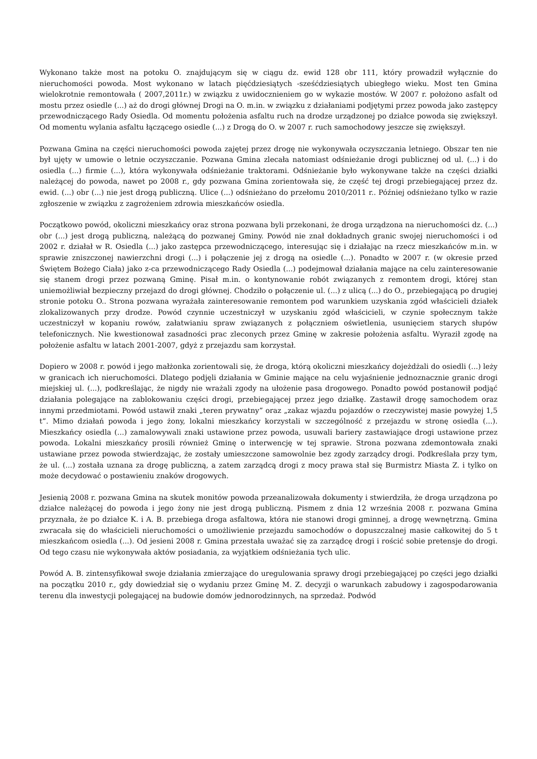Wykonano także most na potoku O. znajdującym się w ciągu dz. ewid 128 obr 111, który prowadził wyłącznie do nieruchomości powoda. Most wykonano w latach pięćdziesiątych -sześćdziesiątych ubiegłego wieku. Most ten Gmina wielokrotnie remontowała ( 2007,2011r.) w związku z uwidocznieniem go w wykazie mostów. W 2007 r. położono asfalt od mostu przez osiedle (...) aż do drogi głównej Drogi na O. m.in. w związku z działaniami podjętymi przez powoda jako zastępcy przewodniczącego Rady Osiedla. Od momentu położenia asfaltu ruch na drodze urządzonej po działce powoda się zwiększył. Od momentu wylania asfaltu łączącego osiedle (...) z Drogą do O. w 2007 r. ruch samochodowy jeszcze się zwiększył.
Pozwana Gmina na części nieruchomości powoda zajętej przez drogę nie wykonywała oczyszczania letniego. Obszar ten nie był ujęty w umowie o letnie oczyszczanie. Pozwana Gmina zlecała natomiast odśnieżanie drogi publicznej od ul. (...) i do osiedla (...) firmie (...), która wykonywała odśnieżanie traktorami. Odśnieżanie było wykonywane także na części działki należącej do powoda, nawet po 2008 r., gdy pozwana Gmina zorientowała się, że część tej drogi przebiegającej przez dz. ewid. (...) obr (...) nie jest drogą publiczną. Ulice (...) odśnieżano do przełomu 2010/2011 r.. Później odśnieżano tylko w razie zgłoszenie w związku z zagrożeniem zdrowia mieszkańców osiedla.
Początkowo powód, okoliczni mieszkańcy oraz strona pozwana byli przekonani, że droga urządzona na nieruchomości dz. (...) obr (...) jest drogą publiczną, należącą do pozwanej Gminy. Powód nie znał dokładnych granic swojej nieruchomości i od 2002 r. działał w R. Osiedla (...) jako zastępca przewodniczącego, interesując się i działając na rzecz mieszkańców m.in. w sprawie zniszczonej nawierzchni drogi (...) i połączenie jej z drogą na osiedle (...). Ponadto w 2007 r. (w okresie przed Świętem Bożego Ciała) jako z-ca przewodniczącego Rady Osiedla (...) podejmował działania mające na celu zainteresowanie się stanem drogi przez pozwaną Gminę. Pisał m.in. o kontynowanie robót związanych z remontem drogi, której stan uniemożliwiał bezpieczny przejazd do drogi głównej. Chodziło o połączenie ul. (...) z ulicą (...) do O., przebiegającą po drugiej stronie potoku O.. Strona pozwana wyrażała zainteresowanie remontem pod warunkiem uzyskania zgód właścicieli działek zlokalizowanych przy drodze. Powód czynnie uczestniczył w uzyskaniu zgód właścicieli, w czynie społecznym także uczestniczył w kopaniu rowów, załatwianiu spraw związanych z połączniem oświetlenia, usunięciem starych słupów telefonicznych. Nie kwestionował zasadności prac zleconych przez Gminę w zakresie położenia asfaltu. Wyraził zgodę na położenie asfaltu w latach 2001-2007, gdyż z przejazdu sam korzystał.
Dopiero w 2008 r. powód i jego małżonka zorientowali się, że droga, którą okoliczni mieszkańcy dojeżdżali do osiedli (...) leży w granicach ich nieruchomości. Dlatego podjęli działania w Gminie mające na celu wyjaśnienie jednoznacznie granic drogi miejskiej ul. (...), podkreślając, że nigdy nie wrażali zgody na ułożenie pasa drogowego. Ponadto powód postanowił podjąć działania polegające na zablokowaniu części drogi, przebiegającej przez jego działkę. Zastawił drogę samochodem oraz innymi przedmiotami. Powód ustawił znaki „teren prywatny” oraz „zakaz wjazdu pojazdów o rzeczywistej masie powyżej 1,5 t”. Mimo działań powoda i jego żony, lokalni mieszkańcy korzystali w szczególność z przejazdu w stronę osiedla (...). Mieszkańcy osiedla (...) zamalowywali znaki ustawione przez powoda, usuwali bariery zastawiające drogi ustawione przez powoda. Lokalni mieszkańcy prosili również Gminę o interwencję w tej sprawie. Strona pozwana zdemontowała znaki ustawiane przez powoda stwierdzając, że zostały umieszczone samowolnie bez zgody zarządcy drogi. Podkreślała przy tym, że ul. (...) została uznana za drogę publiczną, a zatem zarządcą drogi z mocy prawa stał się Burmistrz Miasta Z. i tylko on może decydować o postawieniu znaków drogowych.
Jesienią 2008 r. pozwana Gmina na skutek monitów powoda przeanalizowała dokumenty i stwierdziła, że droga urządzona po działce należącej do powoda i jego żony nie jest drogą publiczną. Pismem z dnia 12 września 2008 r. pozwana Gmina przyznała, że po działce K. i A. B. przebiega droga asfaltowa, która nie stanowi drogi gminnej, a drogę wewnętrzną. Gmina zwracała się do właścicieli nieruchomości o umożliwienie przejazdu samochodów o dopuszczalnej masie całkowitej do 5 t mieszkańcom osiedla (...). Od jesieni 2008 r. Gmina przestała uważać się za zarządcę drogi i rościć sobie pretensje do drogi. Od tego czasu nie wykonywała aktów posiadania, za wyjątkiem odśnieżania tych ulic.
Powód A. B. zintensyfikował swoje działania zmierzające do uregulowania sprawy drogi przebiegającej po części jego działki na początku 2010 r., gdy dowiedział się o wydaniu przez Gminę M. Z. decyzji o warunkach zabudowy i zagospodarowania terenu dla inwestycji polegającej na budowie domów jednorodzinnych, na sprzedaż. Podwód